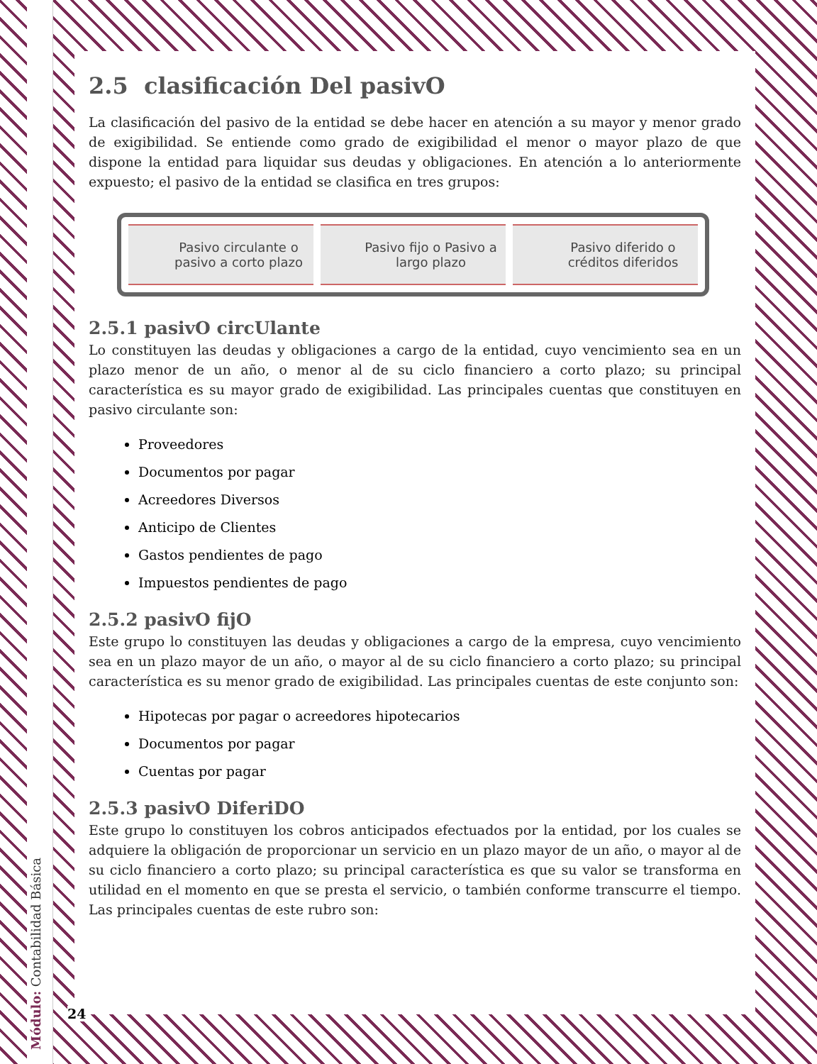Módulo: Contabilidad Básica
2.5 clasificación Del pasivO
La clasificación del pasivo de la entidad se debe hacer en atención a su mayor y menor grado de exigibilidad. Se entiende como grado de exigibilidad el menor o mayor plazo de que dispone la entidad para liquidar sus deudas y obligaciones. En atención a lo anteriormente expuesto; el pasivo de la entidad se clasifica en tres grupos:
Pasivo circulante o pasivo a corto plazo
Pasivo fijo o Pasivo a largo plazo
Pasivo diferido o créditos diferidos
2.5.1 pasivO circUlante
Lo constituyen las deudas y obligaciones a cargo de la entidad, cuyo vencimiento sea en un plazo menor de un año, o menor al de su ciclo financiero a corto plazo; su principal característica es su mayor grado de exigibilidad. Las principales cuentas que constituyen en pasivo circulante son:
Proveedores
Documentos por pagar
Acreedores Diversos
Anticipo de Clientes
Gastos pendientes de pago
Impuestos pendientes de pago
2.5.2 pasivO fijO
Este grupo lo constituyen las deudas y obligaciones a cargo de la empresa, cuyo vencimiento sea en un plazo mayor de un año, o mayor al de su ciclo financiero a corto plazo; su principal característica es su menor grado de exigibilidad. Las principales cuentas de este conjunto son:
Hipotecas por pagar o acreedores hipotecarios
Documentos por pagar
Cuentas por pagar
2.5.3 pasivO DiferiDO
Este grupo lo constituyen los cobros anticipados efectuados por la entidad, por los cuales se adquiere la obligación de proporcionar un servicio en un plazo mayor de un año, o mayor al de su ciclo financiero a corto plazo; su principal característica es que su valor se transforma en utilidad en el momento en que se presta el servicio, o también conforme transcurre el tiempo. Las principales cuentas de este rubro son:
24